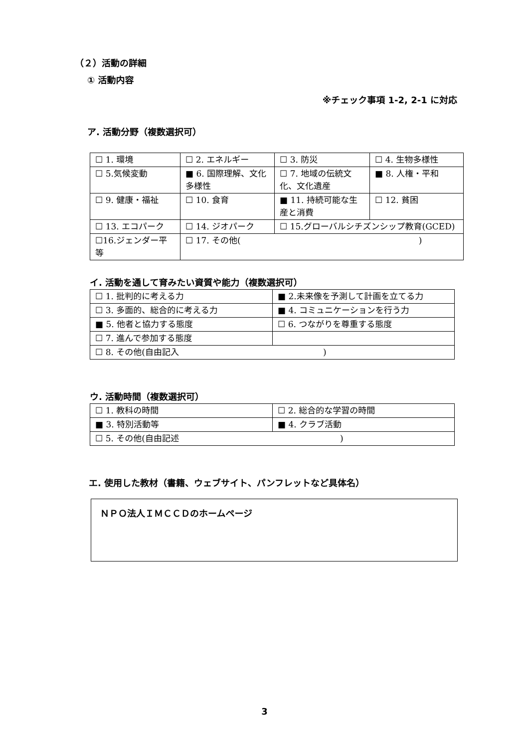（２）活動の詳細
① 活動内容
※チェック事項 1-2, 2-1 に対応
ア. 活動分野（複数選択可）
| ☐ 1. 環境 | ☐ 2. エネルギー | ☐ 3. 防災 | ☐ 4. 生物多様性 |
| ☐ 5.気候変動 | ■ 6. 国際理解、文化多様性 | ☐ 7. 地域の伝統文化、文化遺産 | ■ 8. 人権・平和 |
| ☐ 9. 健康・福祉 | ☐ 10. 食育 | ■ 11. 持続可能な生産と消費 | ☐ 12. 貧困 |
| ☐ 13. エコパーク | ☐ 14. ジオパーク | ☐ 15.グローバルシチズンシップ教育(GCED) | |
| ☐16.ジェンダー平等 | ☐ 17. その他( ) | | |
イ. 活動を通して育みたい資質や能力（複数選択可）
| ☐ 1. 批判的に考える力 | ■ 2.未来像を予測して計画を立てる力 |
| ☐ 3. 多面的、総合的に考える力 | ■ 4. コミュニケーションを行う力 |
| ■ 5. 他者と協力する態度 | ☐ 6. つながりを尊重する態度 |
| ☐ 7. 進んで参加する態度 | |
| ☐ 8. その他(自由記入 ) | |
ウ. 活動時間（複数選択可）
| ☐ 1. 教科の時間 | ☐ 2. 総合的な学習の時間 |
| ■ 3. 特別活動等 | ■ 4. クラブ活動 |
| ☐ 5. その他(自由記述 ) | |
エ. 使用した教材（書籍、ウェブサイト、パンフレットなど具体名）
ＮＰＯ法人ＩＭＣＣＤのホームページ
3